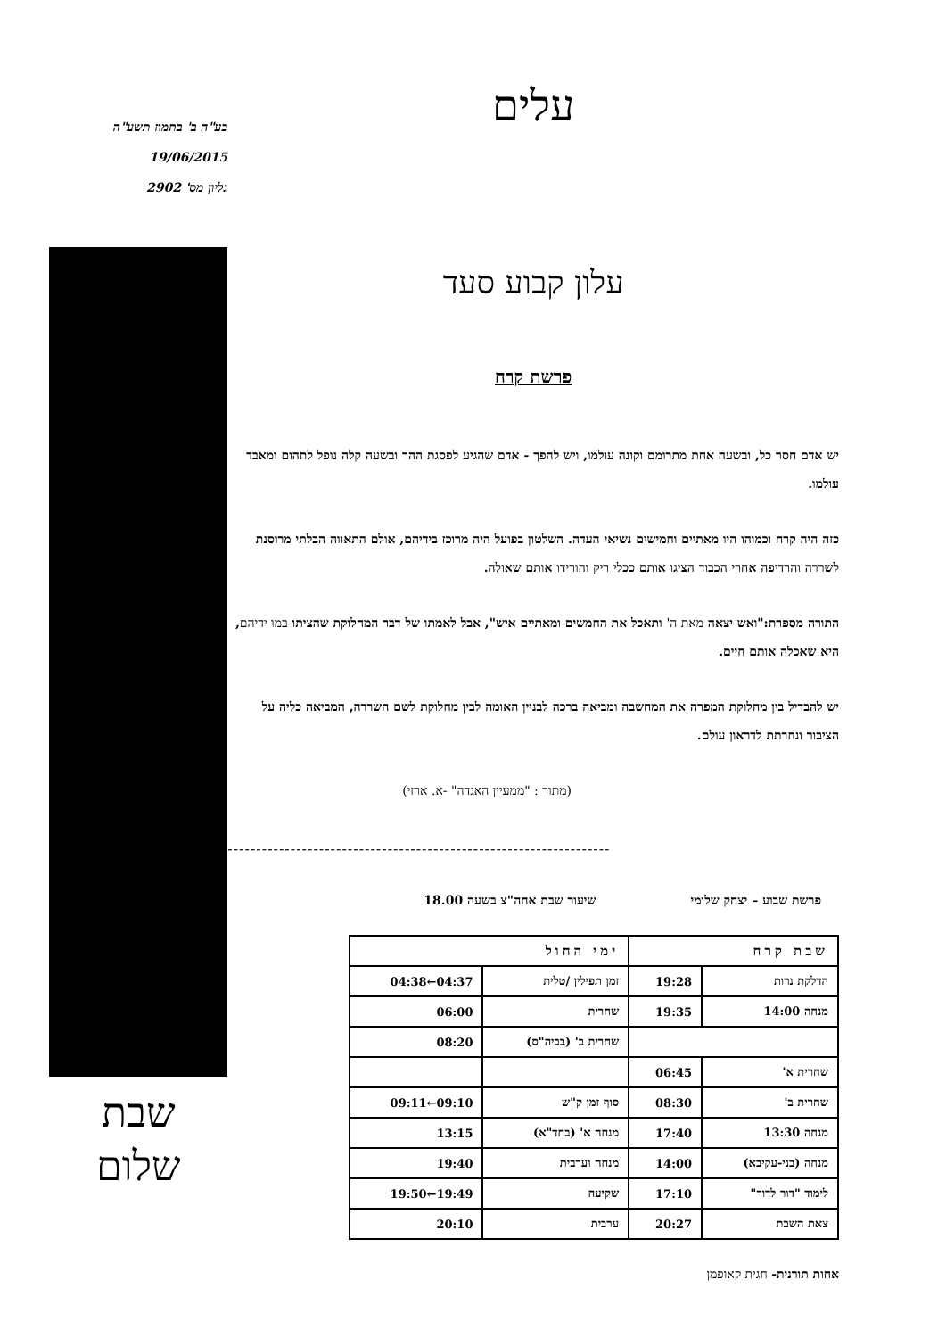עלים
עלון קבוע סעד
פרשת קרח
יש אדם חסר כל, ובשעה אחת מתרומם וקונה עולמו, ויש להפך - אדם שהגיע לפסגת ההר ובשעה קלה נופל לתהום ומאבד עולמו.
כזה היה קרח וכמוהו היו מאתיים וחמישים נשיאי העדה. השלטון בפועל היה מרוכז בידיהם, אולם התאווה הבלתי מרוסנת לשררה והרדיפה אחרי הכבוד הציגו אותם ככלי ריק והורידו אותם שאולה.
התורה מספרת:"ואש יצאה מאת ה' ותאכל את החמשים ומאתיים איש", אבל לאמתו של דבר המחלוקת שהציתו במו ידיהם, היא שאכלה אותם חיים.
יש להבדיל בין מחלוקת המפרה את המחשבה ומביאה ברכה לבניין האומה לבין מחלוקת לשם השררה, המביאה כליה על הציבור ונחרתת לדראון עולם.
(מתוך : "ממעיין האגדה" -א. ארזי)
-------------------------------------------------------------------
פרשת שבוע – יצחק שלומי שיעור שבת אחה"צ בשעה 18.00
| שבת קרח | | ימי החול | |
| --- | --- | --- | --- |
| הדלקת נרות | 19:28 | זמן תפילין /טלית | 04:37←04:38 |
| מנחה 14:00 | 19:35 | שחרית | 06:00 |
| | | שחרית ב' (בביה"ס) | 08:20 |
| שחרית א' | 06:45 | | |
| שחרית ב' | 08:30 | סוף זמן ק"ש | 09:10←09:11 |
| מנחה 13:30 | 17:40 | מנחה א' (בחד"א) | 13:15 |
| מנחה (בני-עקיבא) | 14:00 | מנחה וערבית | 19:40 |
| לימוד "דור לדור" | 17:10 | שקיעה | 19:49←19:50 |
| צאת השבת | 20:27 | ערבית | 20:10 |
אחות תורנית- חגית קאופמן
בע"ה ב' בתמוז תשע"ה
19/06/2015
גליון מס' 2902
שבת
שלום